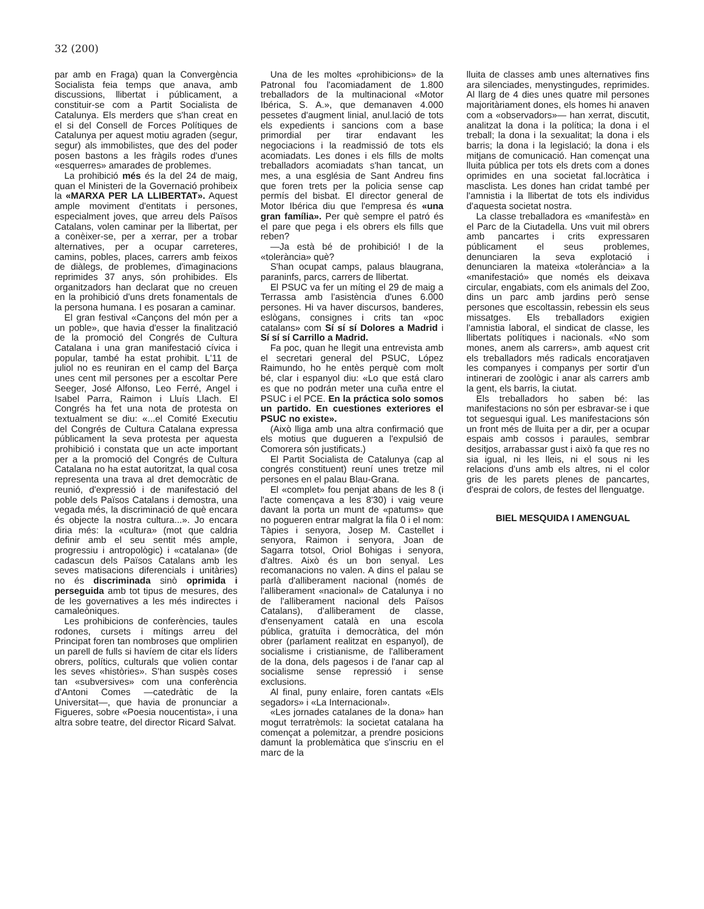32 (200)
par amb en Fraga) quan la Convergència Socialista feia temps que anava, amb discussions, llibertat i públicament, a constituir-se com a Partit Socialista de Catalunya. Els merders que s'han creat en el si del Consell de Forces Polítiques de Catalunya per aquest motiu agraden (segur, segur) als immobilistes, que des del poder posen bastons a les fràgils rodes d'unes «esquerres» amarades de problemes.
La prohibició més és la del 24 de maig, quan el Ministeri de la Governació prohibeix la «MARXA PER LA LLIBERTAT». Aquest ample moviment d'entitats i persones, especialment joves, que arreu dels Països Catalans, volen caminar per la llibertat, per a conèixer-se, per a xerrar, per a trobar alternatives, per a ocupar carreteres, camins, pobles, places, carrers amb feixos de diàlegs, de problemes, d'imaginacions reprimides 37 anys, són prohibides. Els organitzadors han declarat que no creuen en la prohibició d'uns drets fonamentals de la persona humana. I es posaran a caminar.
El gran festival «Cançons del món per a un poble», que havia d'esser la finalització de la promoció del Congrés de Cultura Catalana i una gran manifestació cívica i popular, també ha estat prohibit. L'11 de juliol no es reuniran en el camp del Barça unes cent mil persones per a escoltar Pere Seeger, José Alfonso, Leo Ferré, Angel i Isabel Parra, Raimon i Lluís Llach. El Congrés ha fet una nota de protesta on textualment se diu: «...el Comité Executiu del Congrés de Cultura Catalana expressa públicament la seva protesta per aquesta prohibició i constata que un acte important per a la promoció del Congrés de Cultura Catalana no ha estat autoritzat, la qual cosa representa una trava al dret democràtic de reunió, d'expressió i de manifestació del poble dels Països Catalans i demostra, una vegada més, la discriminació de què encara és objecte la nostra cultura...». Jo encara diria més: la «cultura» (mot que caldria definir amb el seu sentit més ample, progressiu i antropològic) i «catalana» (de cadascun dels Països Catalans amb les seves matisacions diferencials i unitàries) no és discriminada sinò oprimida i perseguida amb tot tipus de mesures, des de les governatives a les més indirectes i camaleòniques.
Les prohibicions de conferències, taules rodones, cursets i mítings arreu del Principat foren tan nombroses que omplirien un parell de fulls si havíem de citar els líders obrers, polítics, culturals que volien contar les seves «històries». S'han suspès coses tan «subversives» com una conferència d'Antoni Comes —catedràtic de la Universitat—, que havia de pronunciar a Figueres, sobre «Poesia noucentista», i una altra sobre teatre, del director Ricard Salvat.
Una de les moltes «prohibicions» de la Patronal fou l'acomiadament de 1.800 treballadors de la multinacional «Motor Ibérica, S. A.», que demanaven 4.000 pessetes d'augment linial, anul.lació de tots els expedients i sancions com a base primordial per tirar endavant les negociacions i la readmissió de tots els acomiadats. Les dones i els fills de molts treballadors acomiadats s'han tancat, un mes, a una església de Sant Andreu fins que foren trets per la policia sense cap permís del bisbat. El director general de Motor Ibérica diu que l'empresa és «una gran família». Per què sempre el patró és el pare que pega i els obrers els fills que reben?
—Ja està bé de prohibició! I de la «tolerància» què?
S'han ocupat camps, palaus blaugrana, paraninfs, parcs, carrers de llibertat.
El PSUC va fer un míting el 29 de maig a Terrassa amb l'asistència d'unes 6.000 persones. Hi va haver discursos, banderes, eslògans, consignes i crits tan «poc catalans» com Sí sí sí Dolores a Madrid i Sí sí sí Carrillo a Madrid.
Fa poc, quan he llegit una entrevista amb el secretari general del PSUC, López Raimundo, ho he entès perquè com molt bé, clar i espanyol diu: «Lo que está claro es que no podrán meter una cuña entre el PSUC i el PCE. En la práctica solo somos un partido. En cuestiones exteriores el PSUC no existe».
(Això lliga amb una altra confirmació que els motius que dugueren a l'expulsió de Comorera són justificats.)
El Partit Socialista de Catalunya (cap al congrés constituent) reuní unes tretze mil persones en el palau Blau-Grana.
El «complet» fou penjat abans de les 8 (i l'acte començava a les 8'30) i vaig veure davant la porta un munt de «patums» que no pogueren entrar malgrat la fila 0 i el nom: Tàpies i senyora, Josep M. Castellet i senyora, Raimon i senyora, Joan de Sagarra totsol, Oriol Bohigas i senyora, d'altres. Això és un bon senyal. Les recomanacions no valen. A dins el palau se parlà d'alliberament nacional (només de l'alliberament «nacional» de Catalunya i no de l'alliberament nacional dels Països Catalans), d'alliberament de classe, d'ensenyament català en una escola pública, gratuïta i democràtica, del món obrer (parlament realitzat en espanyol), de socialisme i cristianisme, de l'alliberament de la dona, dels pagesos i de l'anar cap al socialisme sense repressió i sense exclusions.
Al final, puny enlaire, foren cantats «Els segadors» i «La Internacional».
«Les jornades catalanes de la dona» han mogut terratrèmols: la societat catalana ha començat a polemitzar, a prendre posicions damunt la problemàtica que s'inscriu en el marc de la
lluita de classes amb unes alternatives fins ara silenciades, menystingudes, reprimides. Al llarg de 4 dies unes quatre mil persones majoritàriament dones, els homes hi anaven com a «observadors»— han xerrat, discutit, analitzat la dona i la política; la dona i el treball; la dona i la sexualitat; la dona i els barris; la dona i la legislació; la dona i els mitjans de comunicació. Han començat una lluita pública per tots els drets com a dones oprimides en una societat fal.locràtica i masclista. Les dones han cridat també per l'amnistia i la llibertat de tots els individus d'aquesta societat nostra.
La classe treballadora es «manifestà» en el Parc de la Ciutadella. Uns vuit mil obrers amb pancartes i crits expressaren públicament el seus problemes, denunciaren la seva explotació i denunciaren la mateixa «tolerància» a la «manifestació» que només els deixava circular, engabiats, com els animals del Zoo, dins un parc amb jardins però sense persones que escoltassin, rebessin els seus missatges. Els treballadors exigien l'amnistia laboral, el sindicat de classe, les llibertats polítiques i nacionals. «No som mones, anem als carrers», amb aquest crit els treballadors més radicals encoratjaven les companyes i companys per sortir d'un intinerari de zoològic i anar als carrers amb la gent, els barris, la ciutat.
Els treballadors ho saben bé: las manifestacions no són per esbravar-se i que tot seguesqui igual. Les manifestacions són un front més de lluita per a dir, per a ocupar espais amb cossos i paraules, sembrar desitjos, arrabassar gust i això fa que res no sia igual, ni les lleis, ni el sous ni les relacions d'uns amb els altres, ni el color gris de les parets plenes de pancartes, d'esprai de colors, de festes del llenguatge.
BIEL MESQUIDA I AMENGUAL